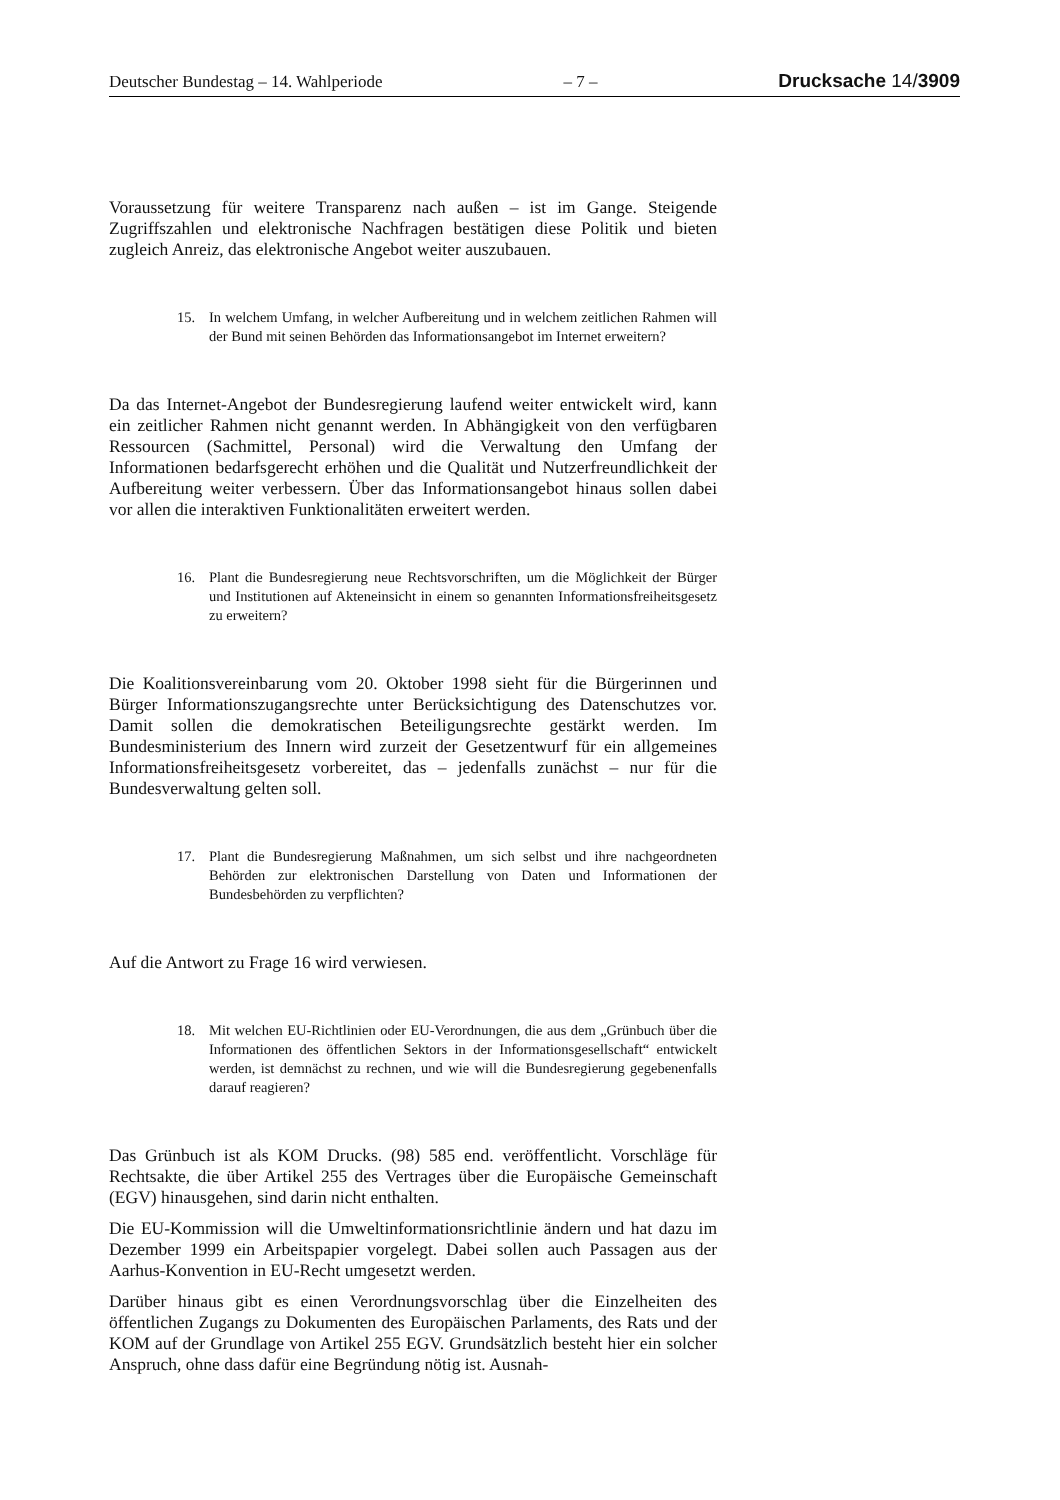Deutscher Bundestag – 14. Wahlperiode – 7 – Drucksache 14/3909
Voraussetzung für weitere Transparenz nach außen – ist im Gange. Steigende Zugriffszahlen und elektronische Nachfragen bestätigen diese Politik und bieten zugleich Anreiz, das elektronische Angebot weiter auszubauen.
15. In welchem Umfang, in welcher Aufbereitung und in welchem zeitlichen Rahmen will der Bund mit seinen Behörden das Informationsangebot im Internet erweitern?
Da das Internet-Angebot der Bundesregierung laufend weiter entwickelt wird, kann ein zeitlicher Rahmen nicht genannt werden. In Abhängigkeit von den verfügbaren Ressourcen (Sachmittel, Personal) wird die Verwaltung den Umfang der Informationen bedarfsgerecht erhöhen und die Qualität und Nutzerfreundlichkeit der Aufbereitung weiter verbessern. Über das Informationsangebot hinaus sollen dabei vor allen die interaktiven Funktionalitäten erweitert werden.
16. Plant die Bundesregierung neue Rechtsvorschriften, um die Möglichkeit der Bürger und Institutionen auf Akteneinsicht in einem so genannten Informationsfreiheitsgesetz zu erweitern?
Die Koalitionsvereinbarung vom 20. Oktober 1998 sieht für die Bürgerinnen und Bürger Informationszugangsrechte unter Berücksichtigung des Datenschutzes vor. Damit sollen die demokratischen Beteiligungsrechte gestärkt werden. Im Bundesministerium des Innern wird zurzeit der Gesetzentwurf für ein allgemeines Informationsfreiheitsgesetz vorbereitet, das – jedenfalls zunächst – nur für die Bundesverwaltung gelten soll.
17. Plant die Bundesregierung Maßnahmen, um sich selbst und ihre nachgeordneten Behörden zur elektronischen Darstellung von Daten und Informationen der Bundesbehörden zu verpflichten?
Auf die Antwort zu Frage 16 wird verwiesen.
18. Mit welchen EU-Richtlinien oder EU-Verordnungen, die aus dem „Grünbuch über die Informationen des öffentlichen Sektors in der Informationsgesellschaft“ entwickelt werden, ist demnächst zu rechnen, und wie will die Bundesregierung gegebenenfalls darauf reagieren?
Das Grünbuch ist als KOM Drucks. (98) 585 end. veröffentlicht. Vorschläge für Rechtsakte, die über Artikel 255 des Vertrages über die Europäische Gemeinschaft (EGV) hinausgehen, sind darin nicht enthalten.
Die EU-Kommission will die Umweltinformationsrichtlinie ändern und hat dazu im Dezember 1999 ein Arbeitspapier vorgelegt. Dabei sollen auch Passagen aus der Aarhus-Konvention in EU-Recht umgesetzt werden.
Darüber hinaus gibt es einen Verordnungsvorschlag über die Einzelheiten des öffentlichen Zugangs zu Dokumenten des Europäischen Parlaments, des Rats und der KOM auf der Grundlage von Artikel 255 EGV. Grundsätzlich besteht hier ein solcher Anspruch, ohne dass dafür eine Begründung nötig ist. Ausnah-